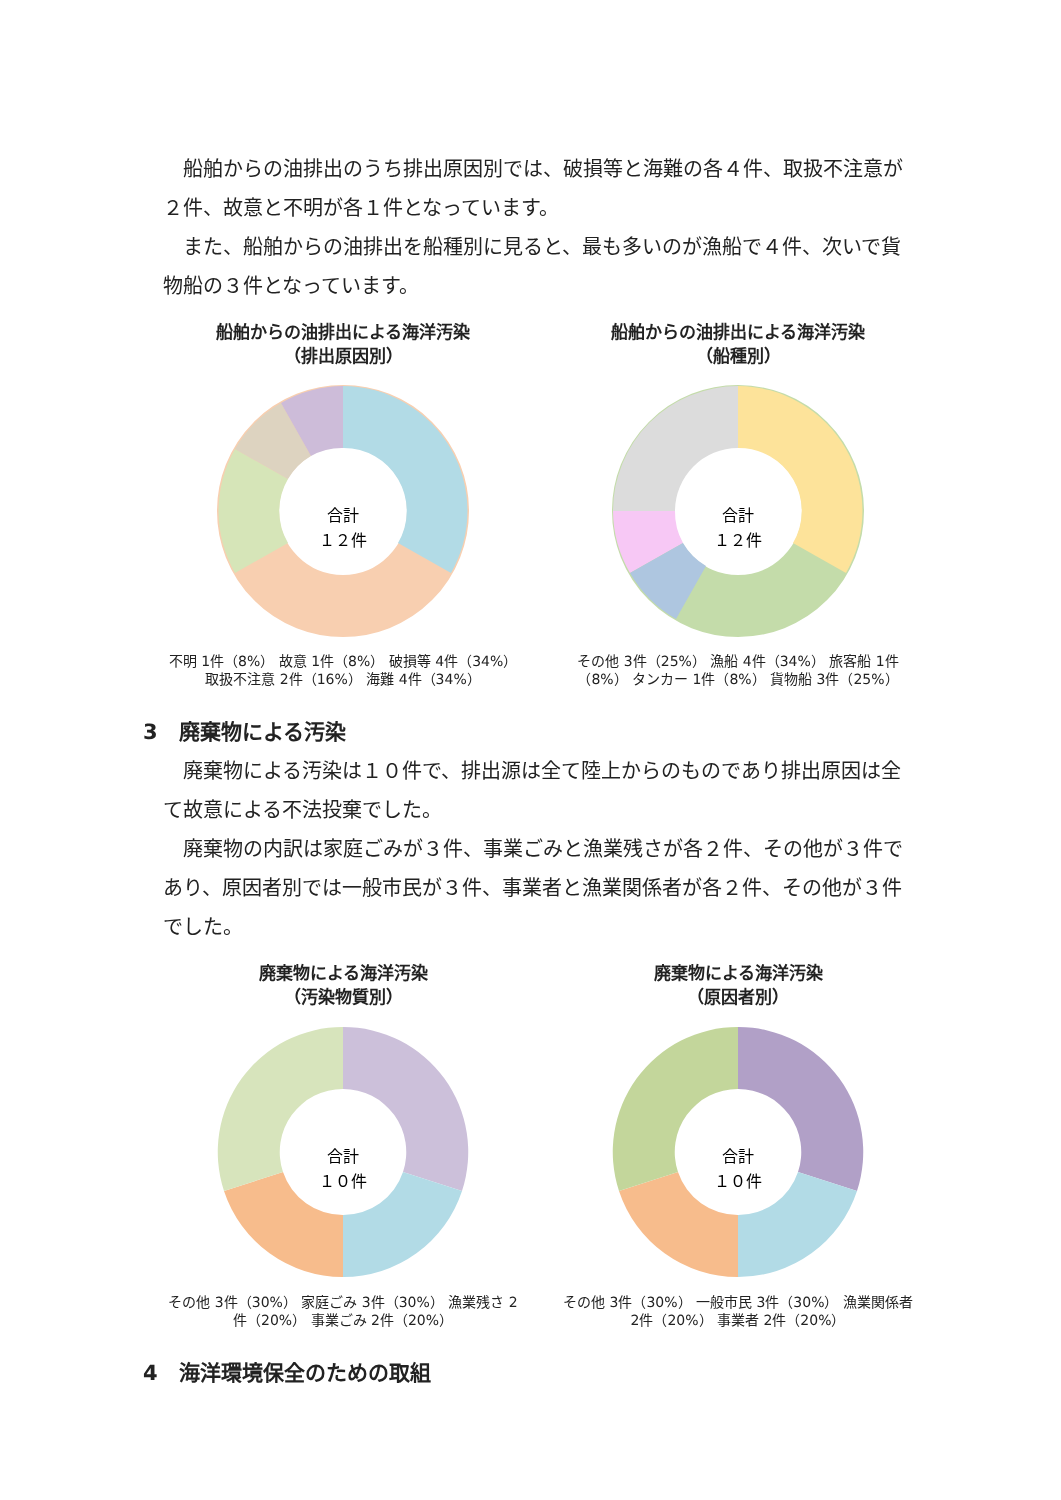船舶からの油排出のうち排出原因別では、破損等と海難の各４件、取扱不注意が２件、故意と不明が各１件となっています。
また、船舶からの油排出を船種別に見ると、最も多いのが漁船で４件、次いで貨物船の３件となっています。
船舶からの油排出による海洋汚染
（排出原因別）
合計
１２件
不明 1件（8%） 故意 1件（8%） 破損等 4件（34%） 取扱不注意 2件（16%） 海難 4件（34%）
船舶からの油排出による海洋汚染
（船種別）
合計
１２件
その他 3件（25%） 漁船 4件（34%） 旅客船 1件（8%） タンカー 1件（8%） 貨物船 3件（25%）
3　廃棄物による汚染
廃棄物による汚染は１０件で、排出源は全て陸上からのものであり排出原因は全て故意による不法投棄でした。
廃棄物の内訳は家庭ごみが３件、事業ごみと漁業残さが各２件、その他が３件であり、原因者別では一般市民が３件、事業者と漁業関係者が各２件、その他が３件でした。
廃棄物による海洋汚染
（汚染物質別）
合計
１０件
その他 3件（30%） 家庭ごみ 3件（30%） 漁業残さ 2件（20%） 事業ごみ 2件（20%）
廃棄物による海洋汚染
（原因者別）
合計
１０件
その他 3件（30%） 一般市民 3件（30%） 漁業関係者 2件（20%） 事業者 2件（20%）
4　海洋環境保全のための取組